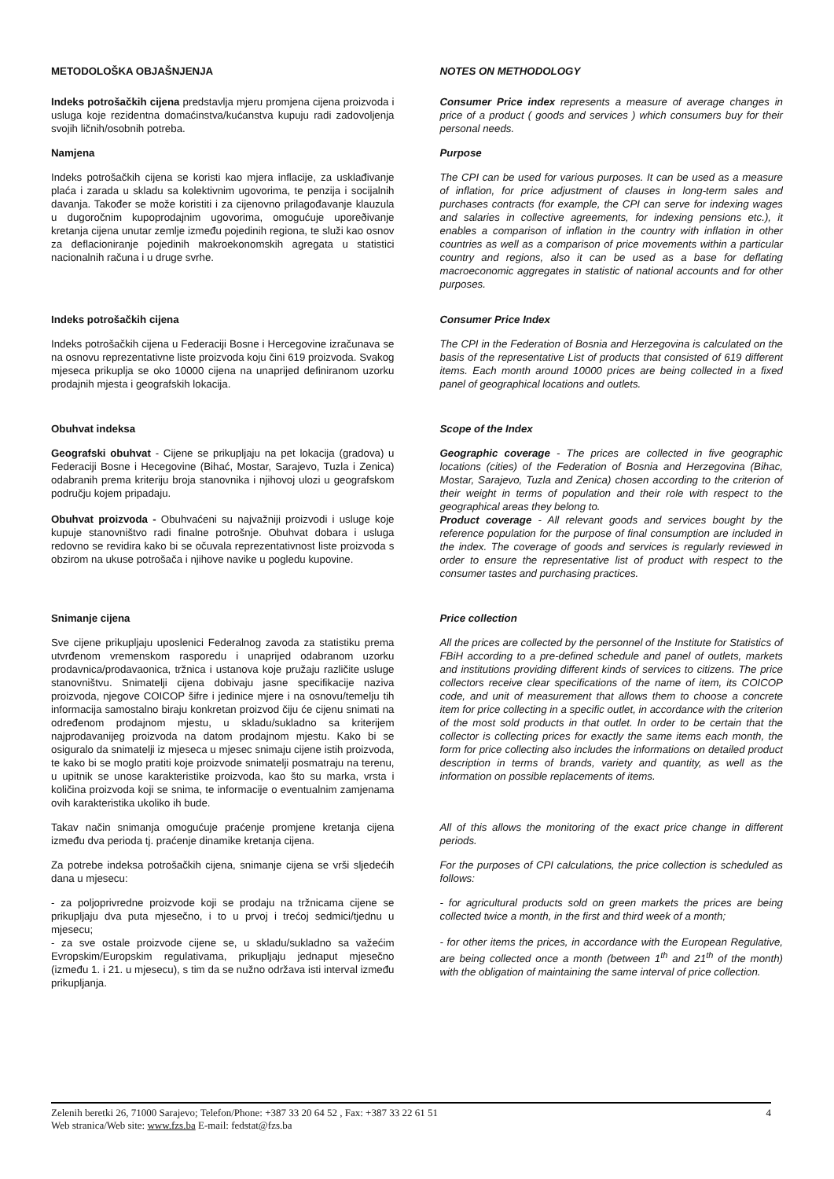METODOLOŠKA OBJAŠNJENJA NOTES ON METHODOLOGY
Indeks potrošačkih cijena predstavlja mjeru promjena cijena proizvoda i usluga koje rezidentna domaćinstva/kućanstva kupuju radi zadovoljenja svojih ličnih/osobnih potreba.
Consumer Price index represents a measure of average changes in price of a product ( goods and services ) which consumers buy for their personal needs.
Namjena Purpose
Indeks potrošačkih cijena se koristi kao mjera inflacije, za usklađivanje plaća i zarada u skladu sa kolektivnim ugovorima, te penzija i socijalnih davanja. Također se može koristiti i za cijenovno prilagođavanje klauzula u dugoročnim kupoprodajnim ugovorima, omogućuje uporeðivanje kretanja cijena unutar zemlje između pojedinih regiona, te služi kao osnov za deflacioniranje pojedinih makroekonomskih agregata u statistici nacionalnih računa i u druge svrhe.
The CPI can be used for various purposes. It can be used as a measure of inflation, for price adjustment of clauses in long-term sales and purchases contracts (for example, the CPI can serve for indexing wages and salaries in collective agreements, for indexing pensions etc.), it enables a comparison of inflation in the country with inflation in other countries as well as a comparison of price movements within a particular country and regions, also it can be used as a base for deflating macroeconomic aggregates in statistic of national accounts and for other purposes.
Indeks potrošačkih cijena Consumer Price Index
Indeks potrošačkih cijena u Federaciji Bosne i Hercegovine izračunava se na osnovu reprezentativne liste proizvoda koju čini 619 proizvoda. Svakog mjeseca prikuplja se oko 10000 cijena na unaprijed definiranom uzorku prodajnih mjesta i geografskih lokacija.
The CPI in the Federation of Bosnia and Herzegovina is calculated on the basis of the representative List of products that consisted of 619 different items. Each month around 10000 prices are being collected in a fixed panel of geographical locations and outlets.
Obuhvat indeksa Scope of the Index
Geografski obuhvat - Cijene se prikupljaju na pet lokacija (gradova) u Federaciji Bosne i Hecegovine (Bihać, Mostar, Sarajevo, Tuzla i Zenica) odabranih prema kriteriju broja stanovnika i njihovoj ulozi u geografskom području kojem pripadaju.
Obuhvat proizvoda - Obuhvaćeni su najvažniji proizvodi i usluge koje kupuje stanovništvo radi finalne potrošnje. Obuhvat dobara i usluga redovno se revidira kako bi se očuvala reprezentativnost liste proizvoda s obzirom na ukuse potrošača i njihove navike u pogledu kupovine.
Geographic coverage - The prices are collected in five geographic locations (cities) of the Federation of Bosnia and Herzegovina (Bihac, Mostar, Sarajevo, Tuzla and Zenica) chosen according to the criterion of their weight in terms of population and their role with respect to the geographical areas they belong to.
Product coverage - All relevant goods and services bought by the reference population for the purpose of final consumption are included in the index. The coverage of goods and services is regularly reviewed in order to ensure the representative list of product with respect to the consumer tastes and purchasing practices.
Snimanje cijena Price collection
Sve cijene prikupljaju uposlenici Federalnog zavoda za statistiku prema utvrđenom vremenskom rasporedu i unaprijed odabranom uzorku prodavnica/prodavaonica, tržnica i ustanova koje pružaju različite usluge stanovništvu. Snimatelji cijena dobivaju jasne specifikacije naziva proizvoda, njegove COICOP šifre i jedinice mjere i na osnovu/temelju tih informacija samostalno biraju konkretan proizvod čiju će cijenu snimati na određenom prodajnom mjestu, u skladu/sukladno sa kriterijem najprodavanijeg proizvoda na datom prodajnom mjestu. Kako bi se osiguralo da snimatelji iz mjeseca u mjesec snimaju cijene istih proizvoda, te kako bi se moglo pratiti koje proizvode snimatelji posmatraju na terenu, u upitnik se unose karakteristike proizvoda, kao što su marka, vrsta i količina proizvoda koji se snima, te informacije o eventualnim zamjenama ovih karakteristika ukoliko ih bude.
All the prices are collected by the personnel of the Institute for Statistics of FBiH according to a pre-defined schedule and panel of outlets, markets and institutions providing different kinds of services to citizens. The price collectors receive clear specifications of the name of item, its COICOP code, and unit of measurement that allows them to choose a concrete item for price collecting in a specific outlet, in accordance with the criterion of the most sold products in that outlet. In order to be certain that the collector is collecting prices for exactly the same items each month, the form for price collecting also includes the informations on detailed product description in terms of brands, variety and quantity, as well as the information on possible replacements of items.
Takav način snimanja omogućuje praćenje promjene kretanja cijena između dva perioda tj. praćenje dinamike kretanja cijena.
All of this allows the monitoring of the exact price change in different periods.
Za potrebe indeksa potrošačkih cijena, snimanje cijena se vrši sljedećih dana u mjesecu:
For the purposes of CPI calculations, the price collection is scheduled as follows:
- za poljoprivredne proizvode koji se prodaju na tržnicama cijene se prikupljaju dva puta mjesečno, i to u prvoj i trećoj sedmici/tjednu u mjesecu;
- za sve ostale proizvode cijene se, u skladu/sukladno sa važećim Evropskim/Europskim regulativama, prikupljaju jednaput mjesečno (između 1. i 21. u mjesecu), s tim da se nužno održava isti interval između prikupljanja.
- for agricultural products sold on green markets the prices are being collected twice a month, in the first and third week of a month;
- for other items the prices, in accordance with the European Regulative, are being collected once a month (between 1<sup>th</sup> and 21<sup>th</sup> of the month) with the obligation of maintaining the same interval of price collection.
Zelenih beretki 26, 71000 Sarajevo; Telefon/Phone: +387 33 20 64 52 , Fax: +387 33 22 61 51
Web stranica/Web site: www.fzs.ba E-mail: fedstat@fzs.ba
4